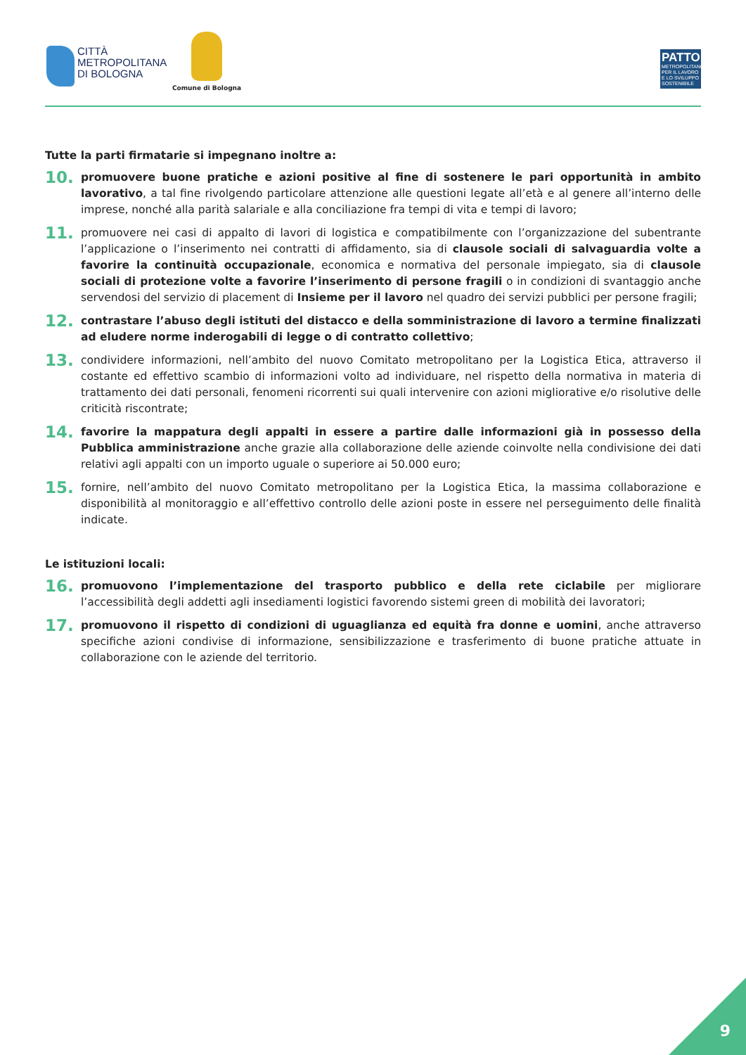CITTÀ
METROPOLITANA
DI BOLOGNA
Comune di Bologna
PATTO
METROPOLITANO PER IL LAVORO E LO SVILUPPO SOSTENIBILE
Tutte la parti firmatarie si impegnano inoltre a:
10.
promuovere buone pratiche e azioni positive al fine di sostenere le pari opportunità in ambito lavorativo, a tal fine rivolgendo particolare attenzione alle questioni legate all’età e al genere all’interno delle imprese, nonché alla parità salariale e alla conciliazione fra tempi di vita e tempi di lavoro;
11.
promuovere nei casi di appalto di lavori di logistica e compatibilmente con l’organizzazione del subentrante l’applicazione o l’inserimento nei contratti di affidamento, sia di clausole sociali di salvaguardia volte a favorire la continuità occupazionale, economica e normativa del personale impiegato, sia di clausole sociali di protezione volte a favorire l’inserimento di persone fragili o in condizioni di svantaggio anche servendosi del servizio di placement di Insieme per il lavoro nel quadro dei servizi pubblici per persone fragili;
12.
contrastare l’abuso degli istituti del distacco e della somministrazione di lavoro a termine finalizzati ad eludere norme inderogabili di legge o di contratto collettivo;
13.
condividere informazioni, nell’ambito del nuovo Comitato metropolitano per la Logistica Etica, attraverso il costante ed effettivo scambio di informazioni volto ad individuare, nel rispetto della normativa in materia di trattamento dei dati personali, fenomeni ricorrenti sui quali intervenire con azioni migliorative e/o risolutive delle criticità riscontrate;
14.
favorire la mappatura degli appalti in essere a partire dalle informazioni già in possesso della Pubblica amministrazione anche grazie alla collaborazione delle aziende coinvolte nella condivisione dei dati relativi agli appalti con un importo uguale o superiore ai 50.000 euro;
15.
fornire, nell’ambito del nuovo Comitato metropolitano per la Logistica Etica, la massima collaborazione e disponibilità al monitoraggio e all’effettivo controllo delle azioni poste in essere nel perseguimento delle finalità indicate.
Le istituzioni locali:
16.
promuovono l’implementazione del trasporto pubblico e della rete ciclabile per migliorare l’accessibilità degli addetti agli insediamenti logistici favorendo sistemi green di mobilità dei lavoratori;
17.
promuovono il rispetto di condizioni di uguaglianza ed equità fra donne e uomini, anche attraverso specifiche azioni condivise di informazione, sensibilizzazione e trasferimento di buone pratiche attuate in collaborazione con le aziende del territorio.
9